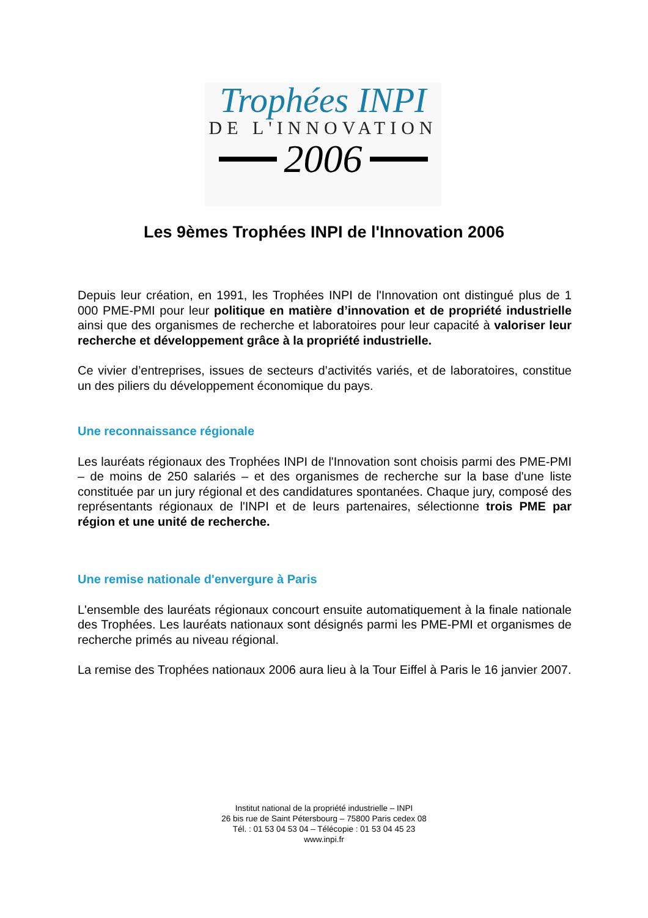Trophées INPI
DE L'INNOVATION
2006
Les 9èmes Trophées INPI de l'Innovation 2006
Depuis leur création, en 1991, les Trophées INPI de l'Innovation ont distingué plus de 1 000 PME-PMI pour leur politique en matière d’innovation et de propriété industrielle ainsi que des organismes de recherche et laboratoires pour leur capacité à valoriser leur recherche et développement grâce à la propriété industrielle.
Ce vivier d’entreprises, issues de secteurs d’activités variés, et de laboratoires, constitue un des piliers du développement économique du pays.
Une reconnaissance régionale
Les lauréats régionaux des Trophées INPI de l'Innovation sont choisis parmi des PME-PMI – de moins de 250 salariés – et des organismes de recherche sur la base d'une liste constituée par un jury régional et des candidatures spontanées. Chaque jury, composé des représentants régionaux de l'INPI et de leurs partenaires, sélectionne trois PME par région et une unité de recherche.
Une remise nationale d'envergure à Paris
L'ensemble des lauréats régionaux concourt ensuite automatiquement à la finale nationale des Trophées. Les lauréats nationaux sont désignés parmi les PME-PMI et organismes de recherche primés au niveau régional.
La remise des Trophées nationaux 2006 aura lieu à la Tour Eiffel à Paris le 16 janvier 2007.
Institut national de la propriété industrielle – INPI
26 bis rue de Saint Pétersbourg – 75800 Paris cedex 08
Tél. : 01 53 04 53 04 – Télécopie : 01 53 04 45 23
www.inpi.fr